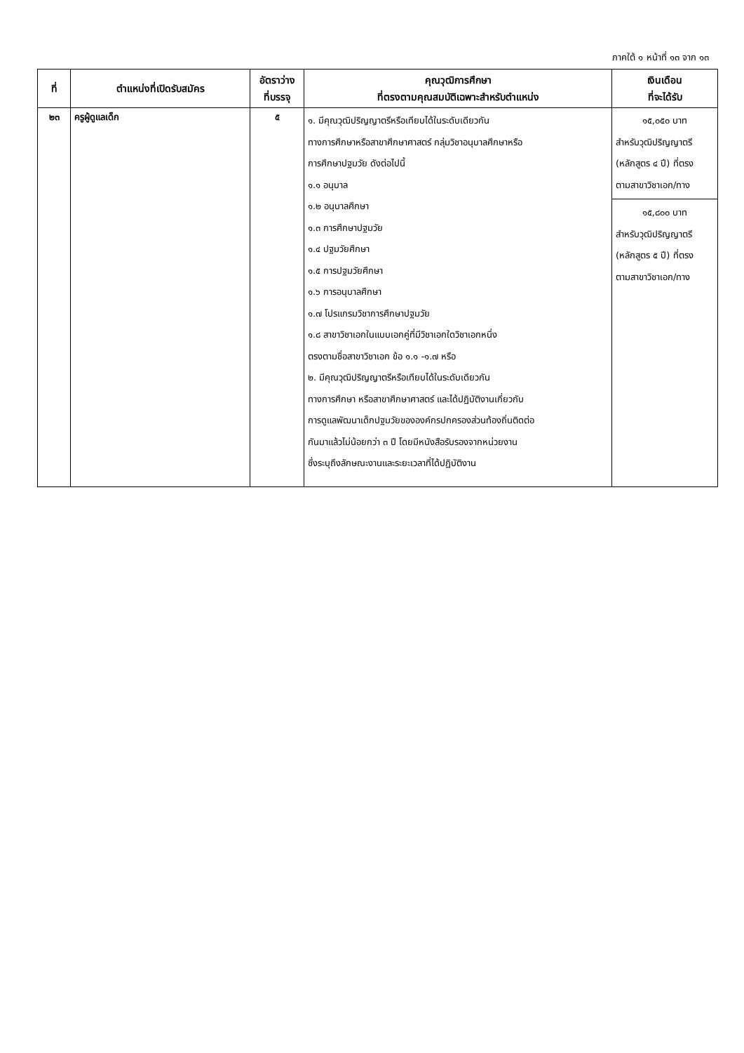ภาคใต้ ๑ หน้าที่ ๑๓ จาก ๑๓
| ที่ | ตำแหน่งที่เปิดรับสมัคร | อัตราว่าง ที่บรรจุ | คุณวุฒิการศึกษา ที่ตรงตามคุณสมบัติเฉพาะสำหรับตำแหน่ง | เงินเดือน ที่จะได้รับ |
| --- | --- | --- | --- | --- |
| ๒๓ | ครูผู้ดูแลเด็ก | ๕ | ๑. มีคุณวุฒิปริญญาตรีหรือเทียบได้ในระดับเดียวกัน ทางการศึกษาหรือสาขาศึกษาศาสตร์ กลุ่มวิชาอนุบาลศึกษาหรือ การศึกษาปฐมวัย ดังต่อไปนี้ ๑.๑ อนุบาล ๑.๒ อนุบาลศึกษา ๑.๓ การศึกษาปฐมวัย ๑.๔ ปฐมวัยศึกษา ๑.๕ การปฐมวัยศึกษา ๑.๖ การอนุบาลศึกษา ๑.๗ โปรแกรมวิชาการศึกษาปฐมวัย ๑.๘ สาขาวิชาเอกในแบบเอกคู่ที่มีวิชาเอกใดวิชาเอกหนึ่ง ตรงตามชื่อสาขาวิชาเอก ข้อ ๑.๑ -๑.๗ หรือ ๒. มีคุณวุฒิปริญญาตรีหรือเทียบได้ในระดับเดียวกัน ทางการศึกษา หรือสาขาศึกษาศาสตร์ และได้ปฏิบัติงานเกี่ยวกับ การดูแลพัฒนาเด็กปฐมวัยขององค์กรปกครองส่วนท้องถิ่นติดต่อ กันมาแล้วไม่น้อยกว่า ๓ ปี โดยมีหนังสือรับรองจากหน่วยงาน ซึ่งระบุถึงลักษณะงานและระยะเวลาที่ได้ปฏิบัติงาน | ๑๕,๐๕๐ บาท สำหรับวุฒิปริญญาตรี (หลักสูตร ๔ ปี) ที่ตรง ตามสาขาวิชาเอก/ทาง ๑๕,๘๐๐ บาท สำหรับวุฒิปริญญาตรี (หลักสูตร ๕ ปี) ที่ตรง ตามสาขาวิชาเอก/ทาง |